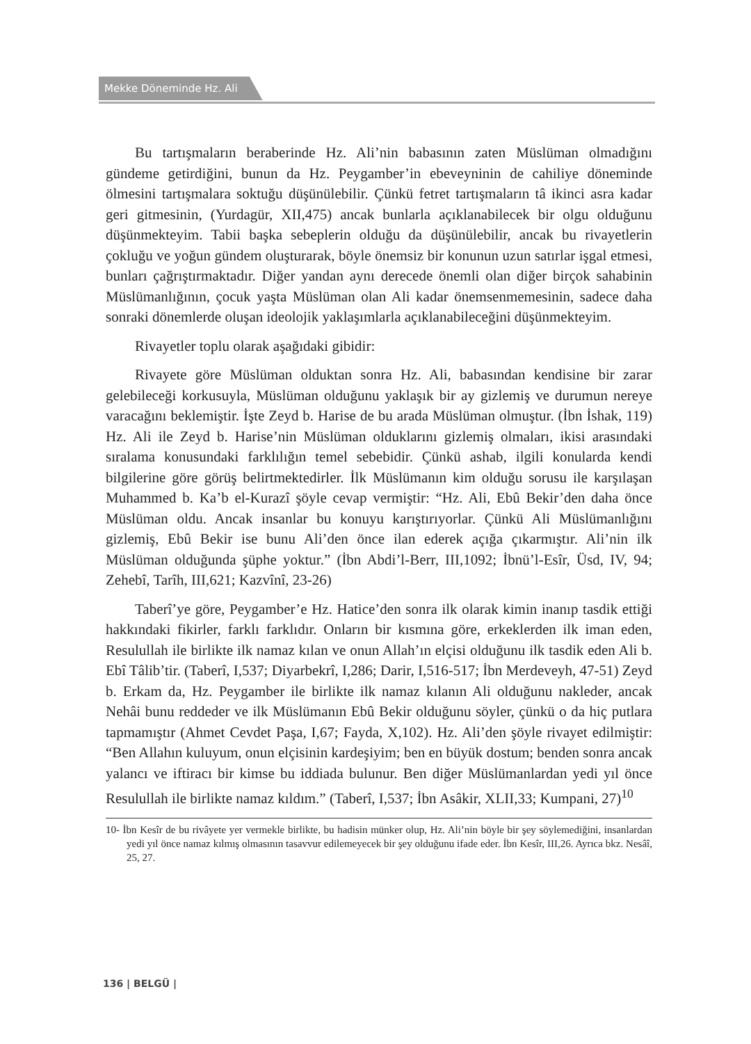Mekke Döneminde Hz. Ali
Bu tartışmaların beraberinde Hz. Ali’nin babasının zaten Müslüman olmadığını gündeme getirdiğini, bunun da Hz. Peygamber’in ebeveyninin de cahiliye döneminde ölmesini tartışmalara soktuğu düşünülebilir. Çünkü fetret tartışmaların tâ ikinci asra kadar geri gitmesinin, (Yurdagür, XII,475) ancak bunlarla açıklanabilecek bir olgu olduğunu düşünmekteyim. Tabii başka sebeplerin olduğu da düşünülebilir, ancak bu rivayetlerin çokluğu ve yoğun gündem oluşturarak, böyle önemsiz bir konunun uzun satırlar işgal etmesi, bunları çağrıştırmaktadır. Diğer yandan aynı derecede önemli olan diğer birçok sahabinin Müslümanlığının, çocuk yaşta Müslüman olan Ali kadar önemsenmemesinin, sadece daha sonraki dönemlerde oluşan ideolojik yaklaşımlarla açıklanabileceğini düşünmekteyim.
Rivayetler toplu olarak aşağıdaki gibidir:
Rivayete göre Müslüman olduktan sonra Hz. Ali, babasından kendisine bir zarar gelebileceği korkusuyla, Müslüman olduğunu yaklaşık bir ay gizlemiş ve durumun nereye varacağını beklemiştir. İşte Zeyd b. Harise de bu arada Müslüman olmuştur. (İbn İshak, 119) Hz. Ali ile Zeyd b. Harise’nin Müslüman olduklarını gizlemiş olmaları, ikisi arasındaki sıralama konusundaki farklılığın temel sebebidir. Çünkü ashab, ilgili konularda kendi bilgilerine göre görüş belirtmektedirler. İlk Müslümanın kim olduğu sorusu ile karşılaşan Muhammed b. Ka’b el-Kurazî şöyle cevap vermiştir: “Hz. Ali, Ebû Bekir’den daha önce Müslüman oldu. Ancak insanlar bu konuyu karıştırıyorlar. Çünkü Ali Müslümanlığını gizlemiş, Ebû Bekir ise bunu Ali’den önce ilan ederek açığa çıkarmıştır. Ali’nin ilk Müslüman olduğunda şüphe yoktur.” (İbn Abdi’l-Berr, III,1092; İbnü’l-Esîr, Üsd, IV, 94; Zehebî, Tarîh, III,621; Kazvînî, 23-26)
Taberî’ye göre, Peygamber’e Hz. Hatice’den sonra ilk olarak kimin inanıp tasdik ettiği hakkındaki fikirler, farklı farklıdır. Onların bir kısmına göre, erkeklerden ilk iman eden, Resulullah ile birlikte ilk namaz kılan ve onun Allah’ın elçisi olduğunu ilk tasdik eden Ali b. Ebî Tâlib’tir. (Taberî, I,537; Diyarbekrî, I,286; Darir, I,516-517; İbn Merdeveyh, 47-51) Zeyd b. Erkam da, Hz. Peygamber ile birlikte ilk namaz kılanın Ali olduğunu nakleder, ancak Nehâi bunu reddeder ve ilk Müslümanın Ebû Bekir olduğunu söyler, çünkü o da hiç putlara tapmamıştır (Ahmet Cevdet Paşa, I,67; Fayda, X,102). Hz. Ali’den şöyle rivayet edilmiştir: “Ben Allahın kuluyum, onun elçisinin kardeşiyim; ben en büyük dostum; benden sonra ancak yalancı ve iftiracı bir kimse bu iddiada bulunur. Ben diğer Müslümanlardan yedi yıl önce Resulullah ile birlikte namaz kıldım.” (Taberî, I,537; İbn Asâkir, XLII,33; Kumpani, 27)<sup>10</sup>
10- İbn Kesîr de bu rivâyete yer vermekle birlikte, bu hadisin münker olup, Hz. Ali’nin böyle bir şey söylemediğini, insanlardan yedi yıl önce namaz kılmış olmasının tasavvur edilemeyecek bir şey olduğunu ifade eder. İbn Kesîr, III,26. Ayrıca bkz. Nesâî, 25, 27.
136 | BELGÜ |